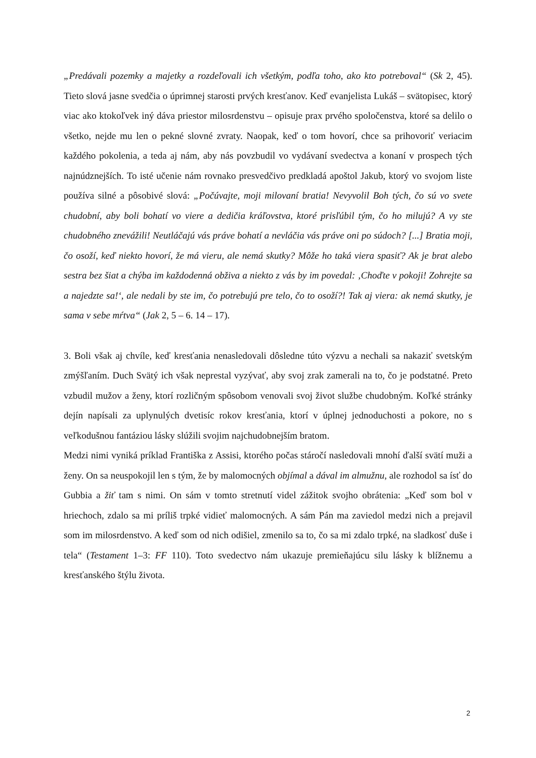„Predávali pozemky a majetky a rozdeľovali ich všetkým, podľa toho, ako kto potreboval“ (Sk 2, 45). Tieto slová jasne svedčia o úprimnej starosti prvých kresťanov. Keď evanjelista Lukáš – svätopisec, ktorý viac ako ktokoľvek iný dáva priestor milosrdenstvu – opisuje prax prvého spoločenstva, ktoré sa delilo o všetko, nejde mu len o pekné slovné zvraty. Naopak, keď o tom hovorí, chce sa prihovoriť veriacim každého pokolenia, a teda aj nám, aby nás povzbudil vo vydávaní svedectva a konaní v prospech tých najnúdznejších. To isté učenie nám rovnako presvedčivo predkladá apoštol Jakub, ktorý vo svojom liste používa silné a pôsobivé slová: „Počúvajte, moji milovaní bratia! Nevyvolil Boh tých, čo sú vo svete chudobní, aby boli bohatí vo viere a dedičia kráľovstva, ktoré prisľúbil tým, čo ho milujú? A vy ste chudobného znevážili! Neutláčajú vás práve bohatí a nevláčia vás práve oni po súdoch? [...] Bratia moji, čo osoží, keď niekto hovorí, že má vieru, ale nemá skutky? Môže ho taká viera spasiť? Ak je brat alebo sestra bez šiat a chýba im každodenná obživa a niekto z vás by im povedal: ‚Choďte v pokoji! Zohrejte sa a najedzte sa!‘, ale nedali by ste im, čo potrebujú pre telo, čo to osoží?! Tak aj viera: ak nemá skutky, je sama v sebe mŕtva“ (Jak 2, 5 – 6. 14 – 17).
3. Boli však aj chvíle, keď kresťania nenasledovali dôsledne túto výzvu a nechali sa nakaziť svetským zmýšľaním. Duch Svätý ich však neprestal vyzývať, aby svoj zrak zamerali na to, čo je podstatné. Preto vzbudil mužov a ženy, ktorí rozličným spôsobom venovali svoj život službe chudobným. Koľké stránky dejín napísali za uplynulých dvetisíc rokov kresťania, ktorí v úplnej jednoduchosti a pokore, no s veľkodušnou fantáziou lásky slúžili svojim najchudobnejším bratom.
Medzi nimi vyniká príklad Františka z Assisi, ktorého počas stáročí nasledovali mnohí ďalší svätí muži a ženy. On sa neuspokojil len s tým, že by malomocných objímal a dával im almužnu, ale rozhodol sa ísť do Gubbia a žiť tam s nimi. On sám v tomto stretnutí videl zážitok svojho obrátenia: „Keď som bol v hriechoch, zdalo sa mi príliš trpké vidieť malomocných. A sám Pán ma zaviedol medzi nich a prejavil som im milosrdenstvo. A keď som od nich odišiel, zmenilo sa to, čo sa mi zdalo trpké, na sladkosť duše i tela“ (Testament 1–3: FF 110). Toto svedectvo nám ukazuje premieňajúcu silu lásky k blížnemu a kresťanského štýlu života.
2